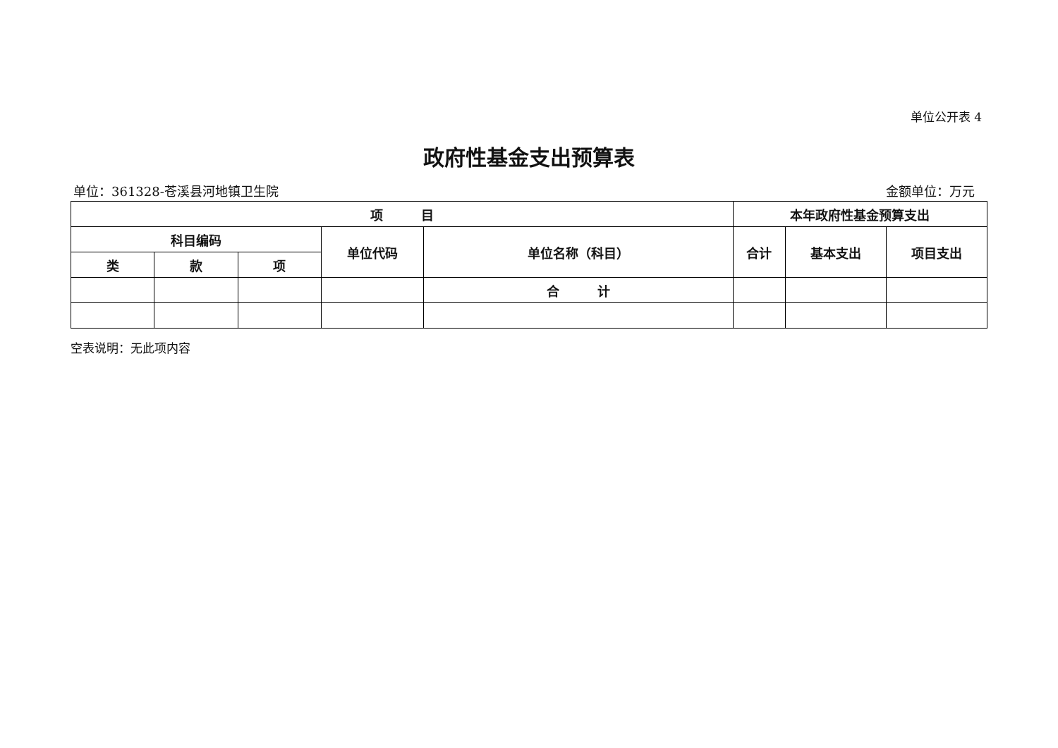单位公开表 4
政府性基金支出预算表
单位：361328-苍溪县河地镇卫生院 金额单位：万元
| 项 目 | | | | | 本年政府性基金预算支出 | | |
| --- | --- | --- | --- | --- | --- | --- | --- |
| 科目编码 | | | 单位代码 | 单位名称（科目） | 合计 | 基本支出 | 项目支出 |
| 类 | 款 | 项 | | | | | |
| | | | | 合 计 | | | |
空表说明：无此项内容